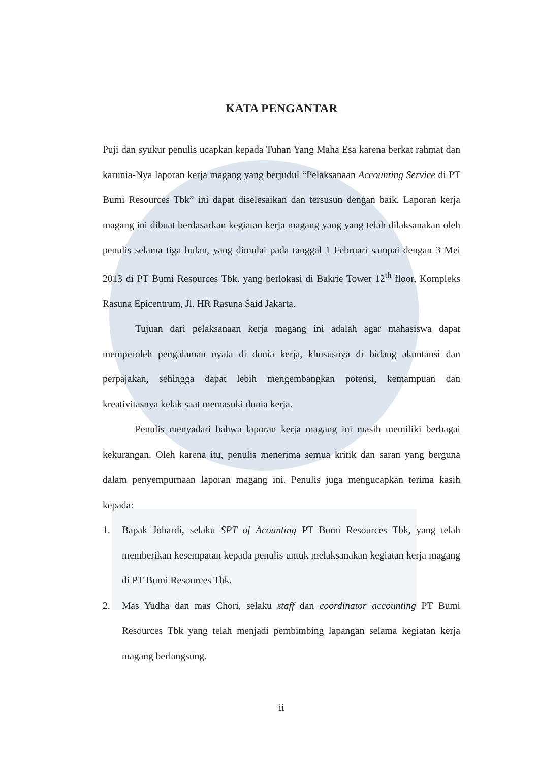KATA PENGANTAR
Puji dan syukur penulis ucapkan kepada Tuhan Yang Maha Esa karena berkat rahmat dan karunia-Nya laporan kerja magang yang berjudul “Pelaksanaan Accounting Service di PT Bumi Resources Tbk” ini dapat diselesaikan dan tersusun dengan baik. Laporan kerja magang ini dibuat berdasarkan kegiatan kerja magang yang yang telah dilaksanakan oleh penulis selama tiga bulan, yang dimulai pada tanggal 1 Februari sampai dengan 3 Mei 2013 di PT Bumi Resources Tbk. yang berlokasi di Bakrie Tower 12<sup>th</sup> floor, Kompleks Rasuna Epicentrum, Jl. HR Rasuna Said Jakarta.
Tujuan dari pelaksanaan kerja magang ini adalah agar mahasiswa dapat memperoleh pengalaman nyata di dunia kerja, khususnya di bidang akuntansi dan perpajakan, sehingga dapat lebih mengembangkan potensi, kemampuan dan kreativitasnya kelak saat memasuki dunia kerja.
Penulis menyadari bahwa laporan kerja magang ini masih memiliki berbagai kekurangan. Oleh karena itu, penulis menerima semua kritik dan saran yang berguna dalam penyempurnaan laporan magang ini. Penulis juga mengucapkan terima kasih kepada:
1. Bapak Johardi, selaku SPT of Acounting PT Bumi Resources Tbk, yang telah memberikan kesempatan kepada penulis untuk melaksanakan kegiatan kerja magang di PT Bumi Resources Tbk.
2. Mas Yudha dan mas Chori, selaku staff dan coordinator accounting PT Bumi Resources Tbk yang telah menjadi pembimbing lapangan selama kegiatan kerja magang berlangsung.
ii